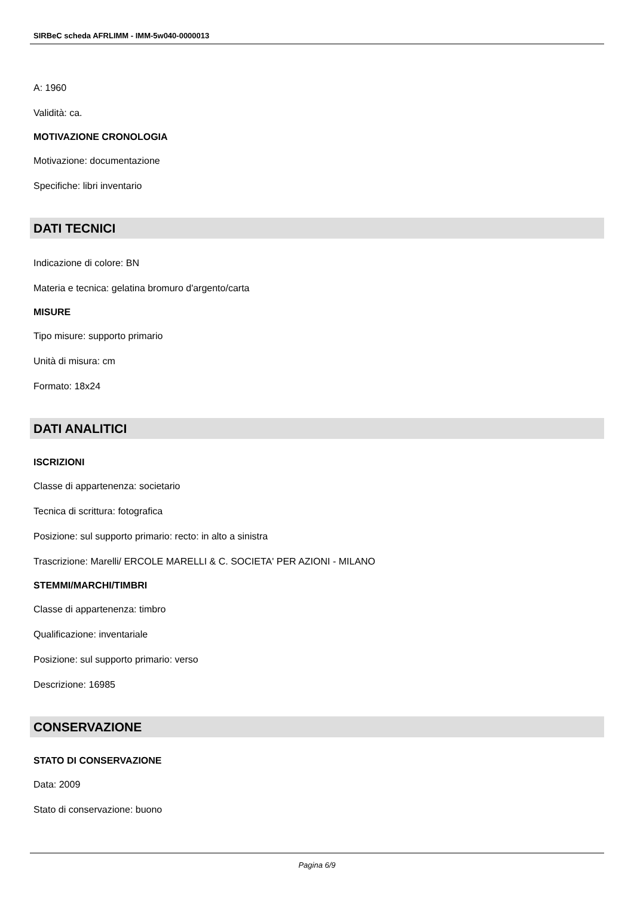SIRBeC scheda AFRLIMM - IMM-5w040-0000013
A: 1960
Validità: ca.
MOTIVAZIONE CRONOLOGIA
Motivazione: documentazione
Specifiche: libri inventario
DATI TECNICI
Indicazione di colore: BN
Materia e tecnica: gelatina bromuro d'argento/carta
MISURE
Tipo misure: supporto primario
Unità di misura: cm
Formato: 18x24
DATI ANALITICI
ISCRIZIONI
Classe di appartenenza: societario
Tecnica di scrittura: fotografica
Posizione: sul supporto primario: recto: in alto a sinistra
Trascrizione: Marelli/ ERCOLE MARELLI & C. SOCIETA' PER AZIONI - MILANO
STEMMI/MARCHI/TIMBRI
Classe di appartenenza: timbro
Qualificazione: inventariale
Posizione: sul supporto primario: verso
Descrizione: 16985
CONSERVAZIONE
STATO DI CONSERVAZIONE
Data: 2009
Stato di conservazione: buono
Pagina 6/9